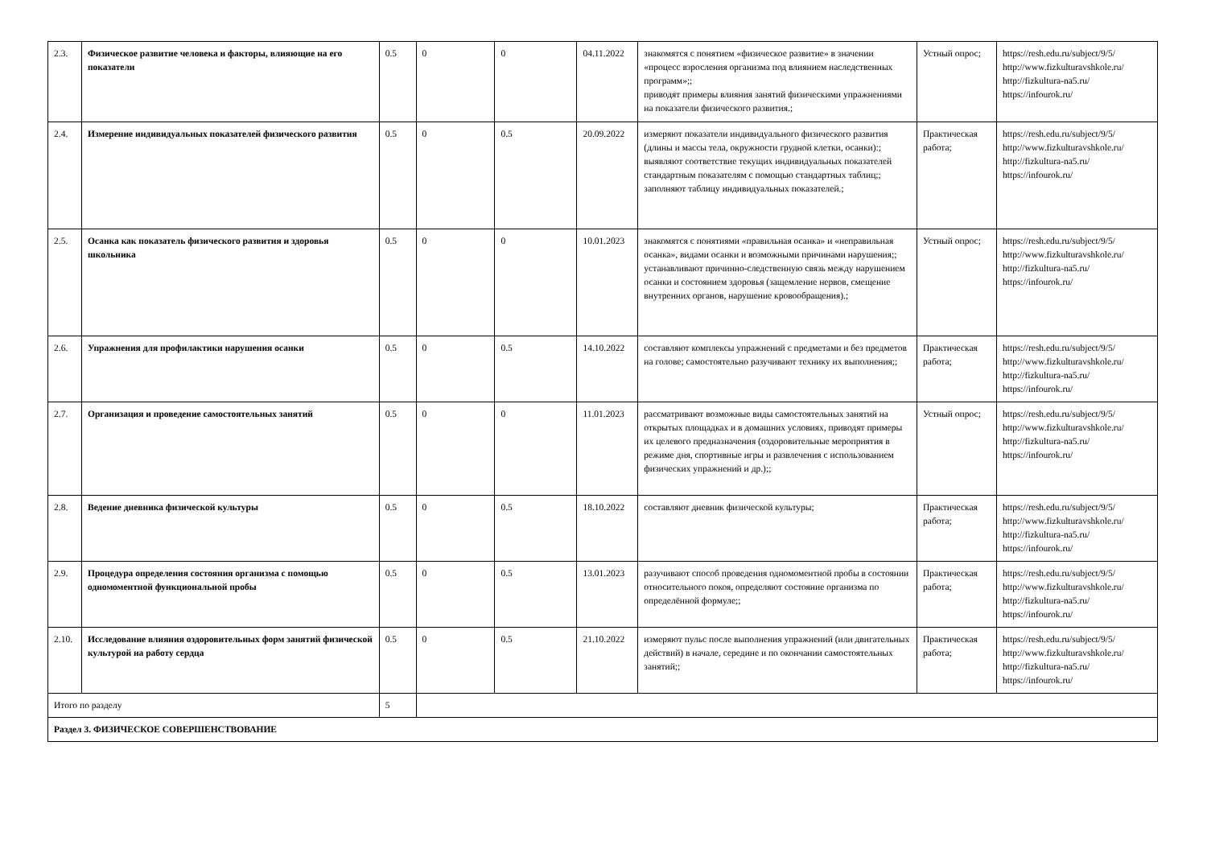| 2.3. | Физическое развитие человека и факторы, влияющие на его показатели | 0.5 | 0 | 0 | 04.11.2022 | знакомятся с понятием «физическое развитие» в значении «процесс взросления организма под влиянием наследственных программ»;; приводят примеры влияния занятий физическими упражнениями на показатели физического развития.; | Устный опрос; | https://resh.edu.ru/subject/9/5/ http://www.fizkulturavshkole.ru/ http://fizkultura-na5.ru/ https://infourok.ru/ |
| 2.4. | Измерение индивидуальных показателей физического развития | 0.5 | 0 | 0.5 | 20.09.2022 | измеряют показатели индивидуального физического развития (длины и массы тела, окружности грудной клетки, осанки):; выявляют соответствие текущих индивидуальных показателей стандартным показателям с помощью стандартных таблиц;; заполняют таблицу индивидуальных показателей.; | Практическая работа; | https://resh.edu.ru/subject/9/5/ http://www.fizkulturavshkole.ru/ http://fizkultura-na5.ru/ https://infourok.ru/ |
| 2.5. | Осанка как показатель физического развития и здоровья школьника | 0.5 | 0 | 0 | 10.01.2023 | знакомятся с понятиями «правильная осанка» и «неправильная осанка», видами осанки и возможными причинами нарушения;; устанавливают причинно-следственную связь между нарушением осанки и состоянием здоровья (защемление нервов, смещение внутренних органов, нарушение кровообращения).; | Устный опрос; | https://resh.edu.ru/subject/9/5/ http://www.fizkulturavshkole.ru/ http://fizkultura-na5.ru/ https://infourok.ru/ |
| 2.6. | Упражнения для профилактики нарушения осанки | 0.5 | 0 | 0.5 | 14.10.2022 | составляют комплексы упражнений с предметами и без предметов на голове; самостоятельно разучивают технику их выполнения;; | Практическая работа; | https://resh.edu.ru/subject/9/5/ http://www.fizkulturavshkole.ru/ http://fizkultura-na5.ru/ https://infourok.ru/ |
| 2.7. | Организация и проведение самостоятельных занятий | 0.5 | 0 | 0 | 11.01.2023 | рассматривают возможные виды самостоятельных занятий на открытых площадках и в домашних условиях, приводят примеры их целевого предназначения (оздоровительные мероприятия в режиме дня, спортивные игры и развлечения с использованием физических упражнений и др.);; | Устный опрос; | https://resh.edu.ru/subject/9/5/ http://www.fizkulturavshkole.ru/ http://fizkultura-na5.ru/ https://infourok.ru/ |
| 2.8. | Ведение дневника физической культуры | 0.5 | 0 | 0.5 | 18.10.2022 | составляют дневник физической культуры; | Практическая работа; | https://resh.edu.ru/subject/9/5/ http://www.fizkulturavshkole.ru/ http://fizkultura-na5.ru/ https://infourok.ru/ |
| 2.9. | Процедура определения состояния организма с помощью одномоментной функциональной пробы | 0.5 | 0 | 0.5 | 13.01.2023 | разучивают способ проведения одномоментной пробы в состоянии относительного покоя, определяют состояние организма по определённой формуле;; | Практическая работа; | https://resh.edu.ru/subject/9/5/ http://www.fizkulturavshkole.ru/ http://fizkultura-na5.ru/ https://infourok.ru/ |
| 2.10. | Исследование влияния оздоровительных форм занятий физической культурой на работу сердца | 0.5 | 0 | 0.5 | 21.10.2022 | измеряют пульс после выполнения упражнений (или двигательных действий) в начале, середине и по окончании самостоятельных занятий;; | Практическая работа; | https://resh.edu.ru/subject/9/5/ http://www.fizkulturavshkole.ru/ http://fizkultura-na5.ru/ https://infourok.ru/ |
| Итого по разделу | | 5 | | | | | | |
| Раздел 3. ФИЗИЧЕСКОЕ СОВЕРШЕНСТВОВАНИЕ | | | | | | | | |